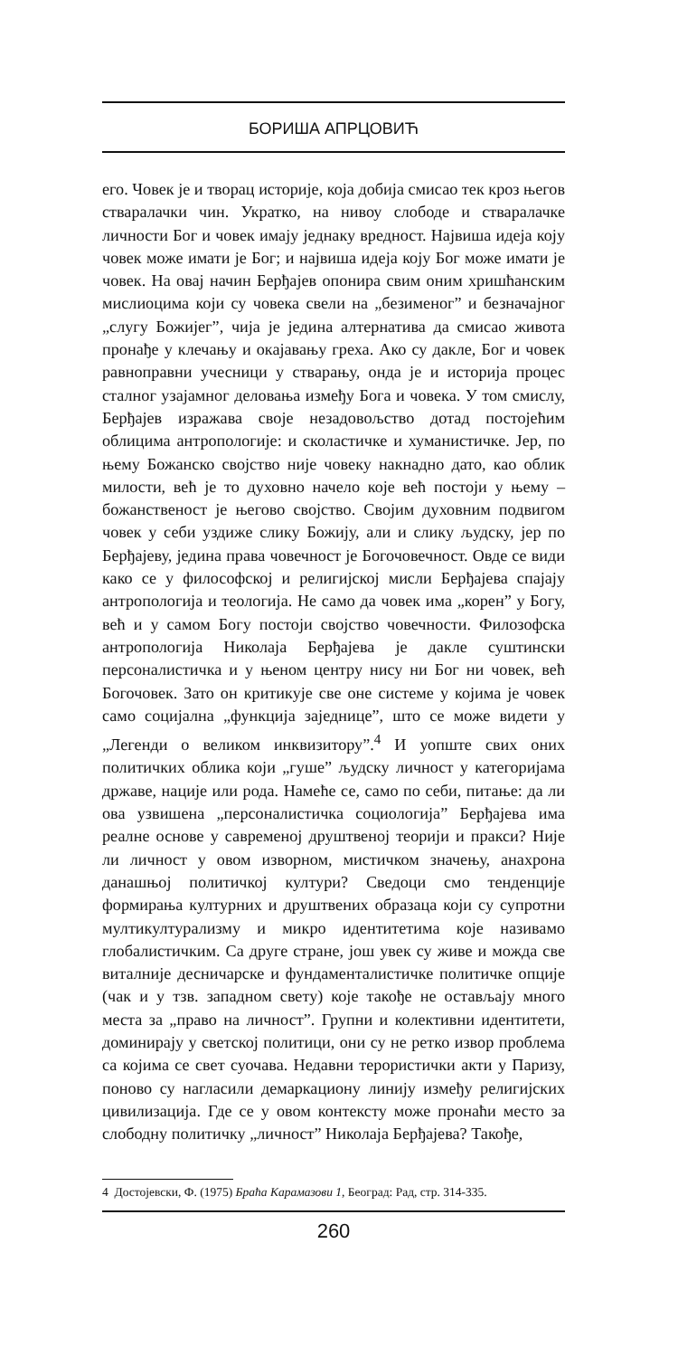БОРИША АПРЦОВИЋ
его. Човек је и творац историје, која добија смисао тек кроз његов стваралачки чин. Укратко, на нивоу слободе и стваралачке личности Бог и човек имају једнаку вредност. Највиша идеја коју човек може имати је Бог; и највиша идеја коју Бог може имати је човек. На овај начин Берђајев опонира свим оним хришћанским мислиоцима који су човека свели на „безименог” и безначајног „слугу Божијег”, чија је једина алтернатива да смисао живота пронађе у клечању и окајавању греха. Ако су дакле, Бог и човек равноправни учесници у стварању, онда је и историја процес сталног узајамног деловања између Бога и човека. У том смислу, Берђајев изражава своје незадовољство дотад постојећим облицима антропологије: и сколастичке и хуманистичке. Јер, по њему Божанско својство није човеку накнадно дато, као облик милости, већ је то духовно начело које већ постоји у њему – божанственост је његово својство. Својим духовним подвигом човек у себи уздиже слику Божију, али и слику људску, јер по Берђајеву, једина права човечност је Богочовечност. Овде се види како се у философској и религијској мисли Берђајева спајају антропологија и теологија. Не само да човек има „корен” у Богу, већ и у самом Богу постоји својство човечности. Филозофска антропологија Николаја Берђајева је дакле суштински персоналистичка и у њеном центру нису ни Бог ни човек, већ Богочовек. Зато он критикује све оне системе у којима је човек само социјална „функција заједнице”, што се може видети у „Легенди о великом инквизитору”.<sup>4</sup> И уопште свих оних политичких облика који „гуше” људску личност у категоријама државе, нације или рода. Намеће се, само по себи, питање: да ли ова узвишена „персоналистичка социологија” Берђајева има реалне основе у савременој друштвеној теорији и пракси? Није ли личност у овом изворном, мистичком значењу, анахрона данашњој политичкој култури? Сведоци смо тенденције формирања културних и друштвених образаца који су супротни мултикултурализму и микро идентитетима које називамо глобалистичким. Са друге стране, још увек су живе и можда све виталније десничарске и фундаменталистичке политичке опције (чак и у тзв. западном свету) које такође не остављају много места за „право на личност”. Групни и колективни идентитети, доминирају у светској политици, они су не ретко извор проблема са којима се свет суочава. Недавни терористички акти у Паризу, поново су нагласили демаркациону линију између религијских цивилизација. Где се у овом контексту може пронаћи место за слободну политичку „личност” Николаја Берђајева? Такође,
4 Достојевски, Ф. (1975) Браћа Карамазови 1, Београд: Рад, стр. 314-335.
260